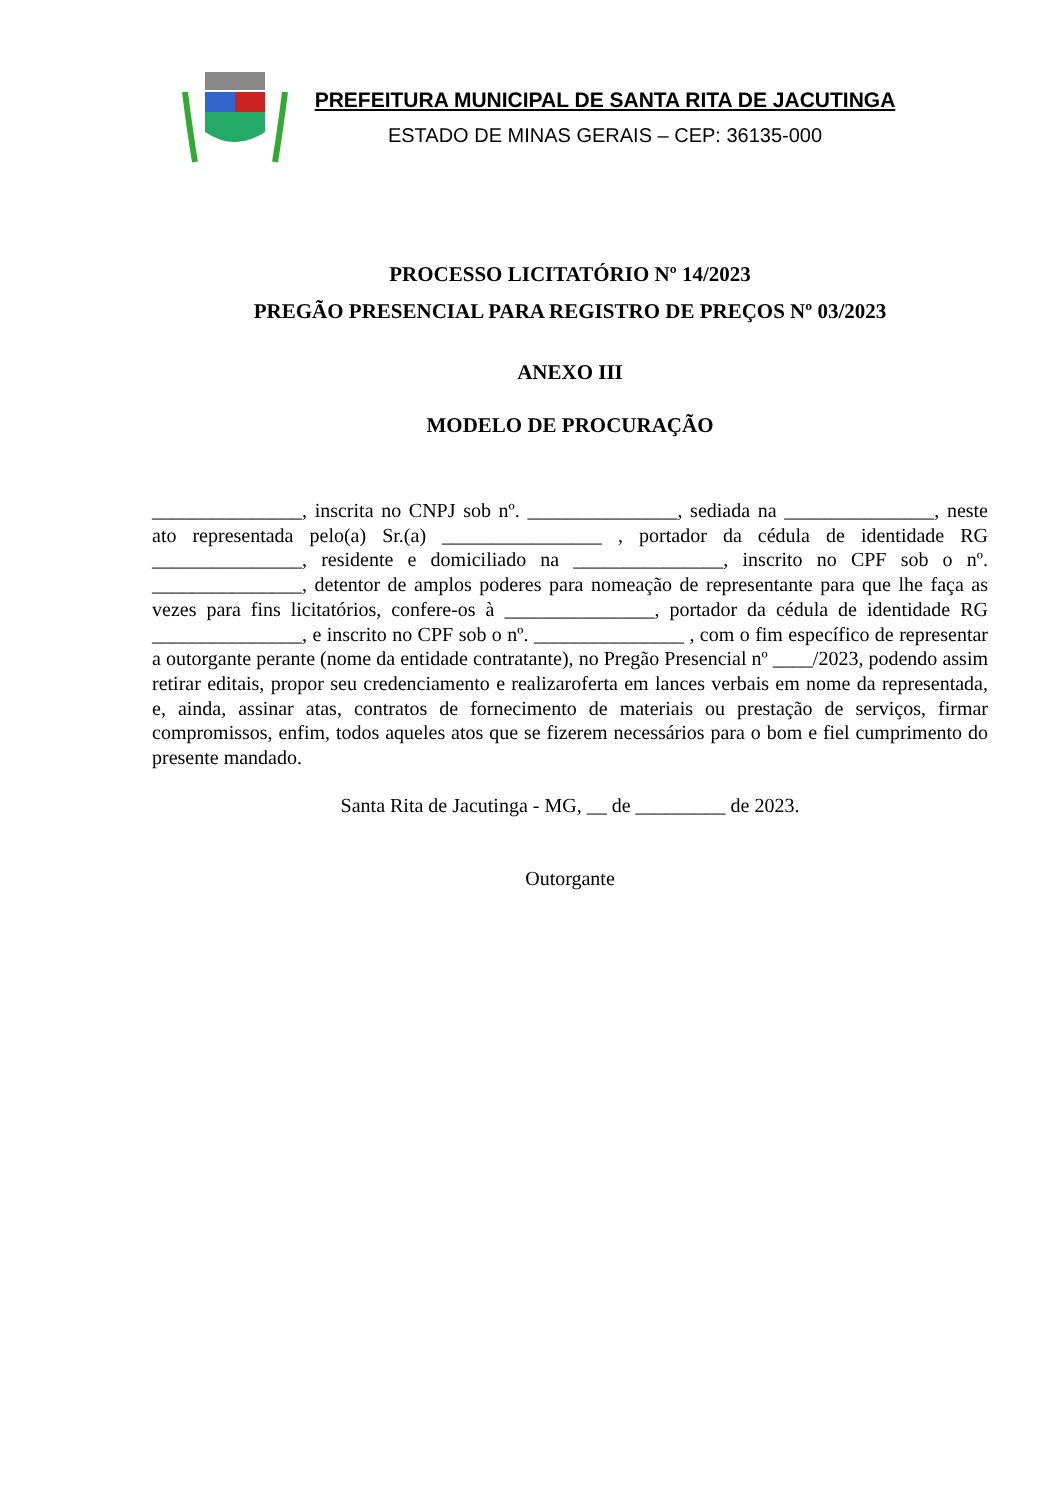PREFEITURA MUNICIPAL DE SANTA RITA DE JACUTINGA
ESTADO DE MINAS GERAIS – CEP: 36135-000
PROCESSO LICITATÓRIO Nº 14/2023
PREGÃO PRESENCIAL PARA REGISTRO DE PREÇOS Nº 03/2023
ANEXO III
MODELO DE PROCURAÇÃO
_______________, inscrita no CNPJ sob nº. _______________, sediada na _______________, neste ato representada pelo(a) Sr.(a) ________________ , portador da cédula de identidade RG _______________, residente e domiciliado na _______________, inscrito no CPF sob o nº. _______________, detentor de amplos poderes para nomeação de representante para que lhe faça as vezes para fins licitatórios, confere-os à _______________, portador da cédula de identidade RG _______________, e inscrito no CPF sob o nº. _______________ , com o fim específico de representar a outorgante perante (nome da entidade contratante), no Pregão Presencial nº ____/2023, podendo assim retirar editais, propor seu credenciamento e realizaroferta em lances verbais em nome da representada, e, ainda, assinar atas, contratos de fornecimento de materiais ou prestação de serviços, firmar compromissos, enfim, todos aqueles atos que se fizerem necessários para o bom e fiel cumprimento do presente mandado.
Santa Rita de Jacutinga - MG, __ de _________ de 2023.
Outorgante